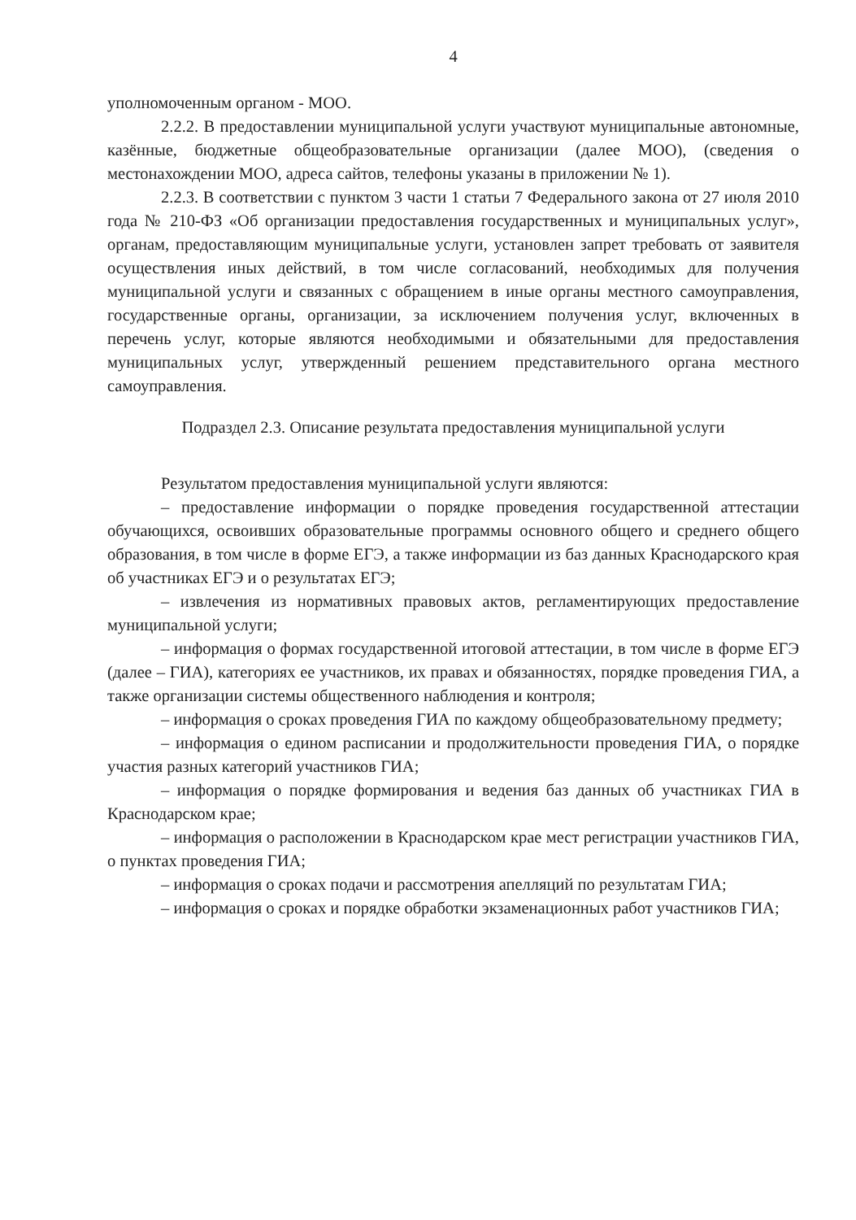4
уполномоченным органом - МОО.
2.2.2. В предоставлении муниципальной услуги участвуют муниципальные автономные, казённые, бюджетные общеобразовательные организации (далее МОО), (сведения о местонахождении МОО, адреса сайтов, телефоны указаны в приложении № 1).
2.2.3. В соответствии с пунктом 3 части 1 статьи 7 Федерального закона от 27 июля 2010 года № 210-ФЗ «Об организации предоставления государственных и муниципальных услуг», органам, предоставляющим муниципальные услуги, установлен запрет требовать от заявителя осуществления иных действий, в том числе согласований, необходимых для получения муниципальной услуги и связанных с обращением в иные органы местного самоуправления, государственные органы, организации, за исключением получения услуг, включенных в перечень услуг, которые являются необходимыми и обязательными для предоставления муниципальных услуг, утвержденный решением представительного органа местного самоуправления.
Подраздел 2.3. Описание результата предоставления муниципальной услуги
Результатом предоставления муниципальной услуги являются:
– предоставление информации о порядке проведения государственной аттестации обучающихся, освоивших образовательные программы основного общего и среднего общего образования, в том числе в форме ЕГЭ, а также информации из баз данных Краснодарского края об участниках ЕГЭ и о результатах ЕГЭ;
– извлечения из нормативных правовых актов, регламентирующих предоставление муниципальной услуги;
– информация о формах государственной итоговой аттестации, в том числе в форме ЕГЭ (далее – ГИА), категориях ее участников, их правах и обязанностях, порядке проведения ГИА, а также организации системы общественного наблюдения и контроля;
– информация о сроках проведения ГИА по каждому общеобразовательному предмету;
– информация о едином расписании и продолжительности проведения ГИА, о порядке участия разных категорий участников ГИА;
– информация о порядке формирования и ведения баз данных об участниках ГИА в Краснодарском крае;
– информация о расположении в Краснодарском крае мест регистрации участников ГИА, о пунктах проведения ГИА;
– информация о сроках подачи и рассмотрения апелляций по результатам ГИА;
– информация о сроках и порядке обработки экзаменационных работ участников ГИА;